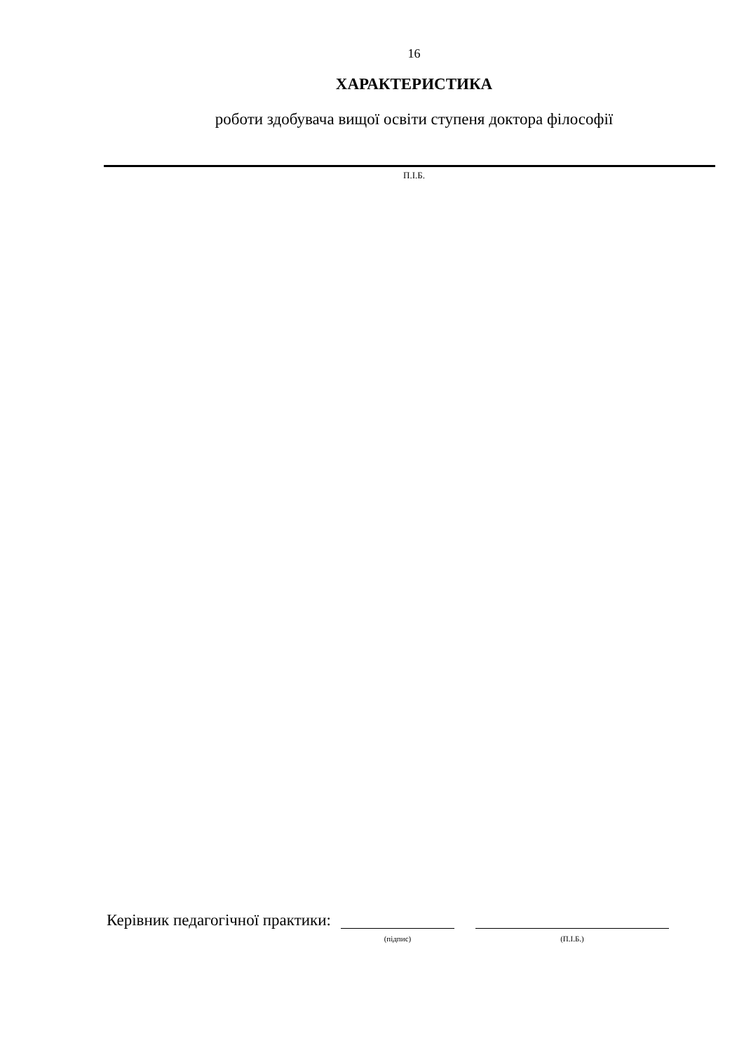16
ХАРАКТЕРИСТИКА
роботи здобувача вищої освіти ступеня доктора філософії
П.І.Б.
Керівник педагогічної практики:
(підпис) (П.І.Б.)